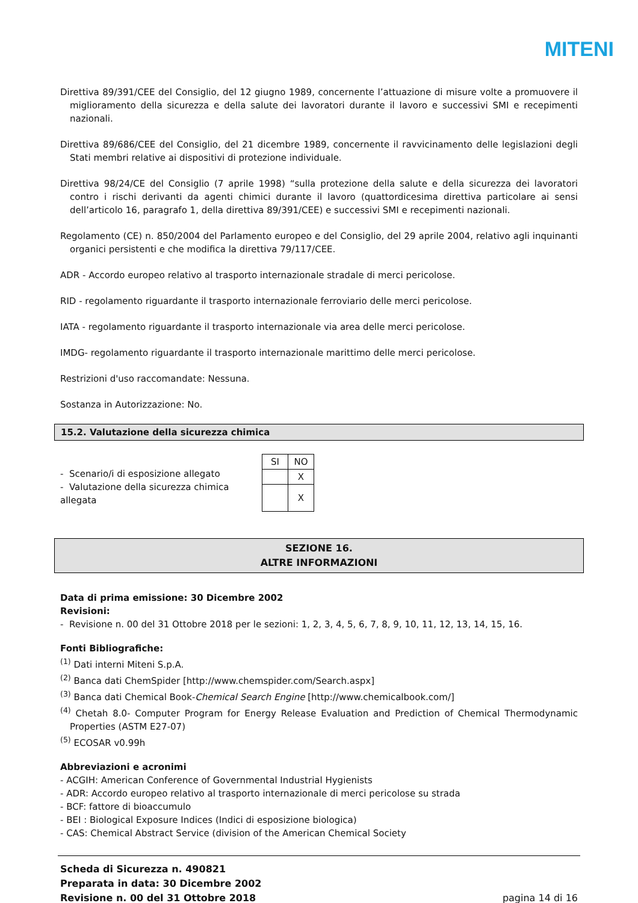MITENI
Direttiva 89/391/CEE del Consiglio, del 12 giugno 1989, concernente l’attuazione di misure volte a promuovere il miglioramento della sicurezza e della salute dei lavoratori durante il lavoro e successivi SMI e recepimenti nazionali.
Direttiva 89/686/CEE del Consiglio, del 21 dicembre 1989, concernente il ravvicinamento delle legislazioni degli Stati membri relative ai dispositivi di protezione individuale.
Direttiva 98/24/CE del Consiglio (7 aprile 1998) “sulla protezione della salute e della sicurezza dei lavoratori contro i rischi derivanti da agenti chimici durante il lavoro (quattordicesima direttiva particolare ai sensi dell’articolo 16, paragrafo 1, della direttiva 89/391/CEE) e successivi SMI e recepimenti nazionali.
Regolamento (CE) n. 850/2004 del Parlamento europeo e del Consiglio, del 29 aprile 2004, relativo agli inquinanti organici persistenti e che modifica la direttiva 79/117/CEE.
ADR - Accordo europeo relativo al trasporto internazionale stradale di merci pericolose.
RID - regolamento riguardante il trasporto internazionale ferroviario delle merci pericolose.
IATA - regolamento riguardante il trasporto internazionale via area delle merci pericolose.
IMDG- regolamento riguardante il trasporto internazionale marittimo delle merci pericolose.
Restrizioni d'uso raccomandate: Nessuna.
Sostanza in Autorizzazione: No.
15.2. Valutazione della sicurezza chimica
- Scenario/i di esposizione allegato
- Valutazione della sicurezza chimica allegata
| SI | NO |
| | X |
| | X |
SEZIONE 16.
ALTRE INFORMAZIONI
Data di prima emissione: 30 Dicembre 2002
Revisioni:
- Revisione n. 00 del 31 Ottobre 2018 per le sezioni: 1, 2, 3, 4, 5, 6, 7, 8, 9, 10, 11, 12, 13, 14, 15, 16.
Fonti Bibliografiche:
<sup>(1)</sup> Dati interni Miteni S.p.A.
<sup>(2)</sup> Banca dati ChemSpider [http://www.chemspider.com/Search.aspx]
<sup>(3)</sup> Banca dati Chemical Book-Chemical Search Engine [http://www.chemicalbook.com/]
<sup>(4)</sup> Chetah 8.0- Computer Program for Energy Release Evaluation and Prediction of Chemical Thermodynamic Properties (ASTM E27-07)
<sup>(5)</sup> ECOSAR v0.99h
Abbreviazioni e acronimi
- ACGIH: American Conference of Governmental Industrial Hygienists
- ADR: Accordo europeo relativo al trasporto internazionale di merci pericolose su strada
- BCF: fattore di bioaccumulo
- BEI : Biological Exposure Indices (Indici di esposizione biologica)
- CAS: Chemical Abstract Service (division of the American Chemical Society
Scheda di Sicurezza n. 490821
Preparata in data: 30 Dicembre 2002
Revisione n. 00 del 31 Ottobre 2018
pagina 14 di 16